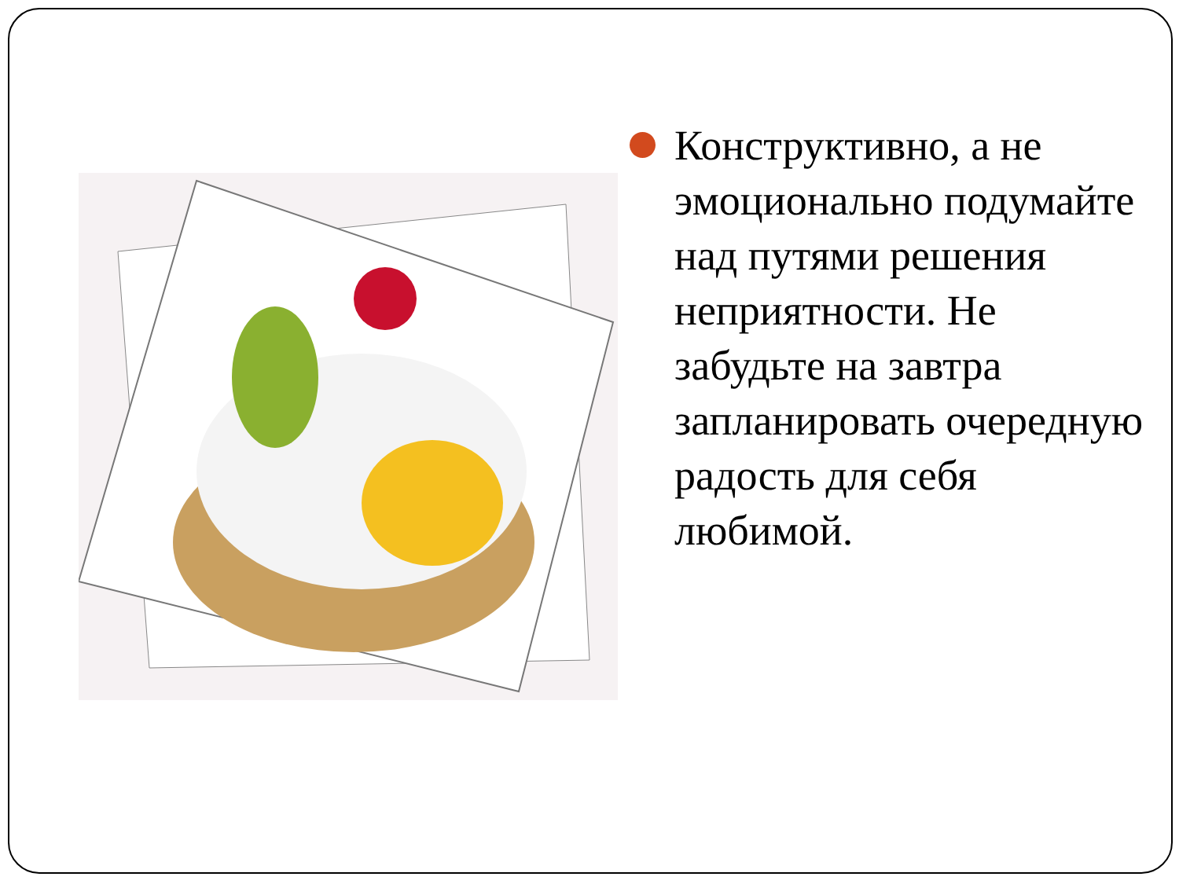Конструктивно, а не эмоционально подумайте над путями решения неприятности. Не забудьте на завтра запланировать очередную радость для себя любимой.